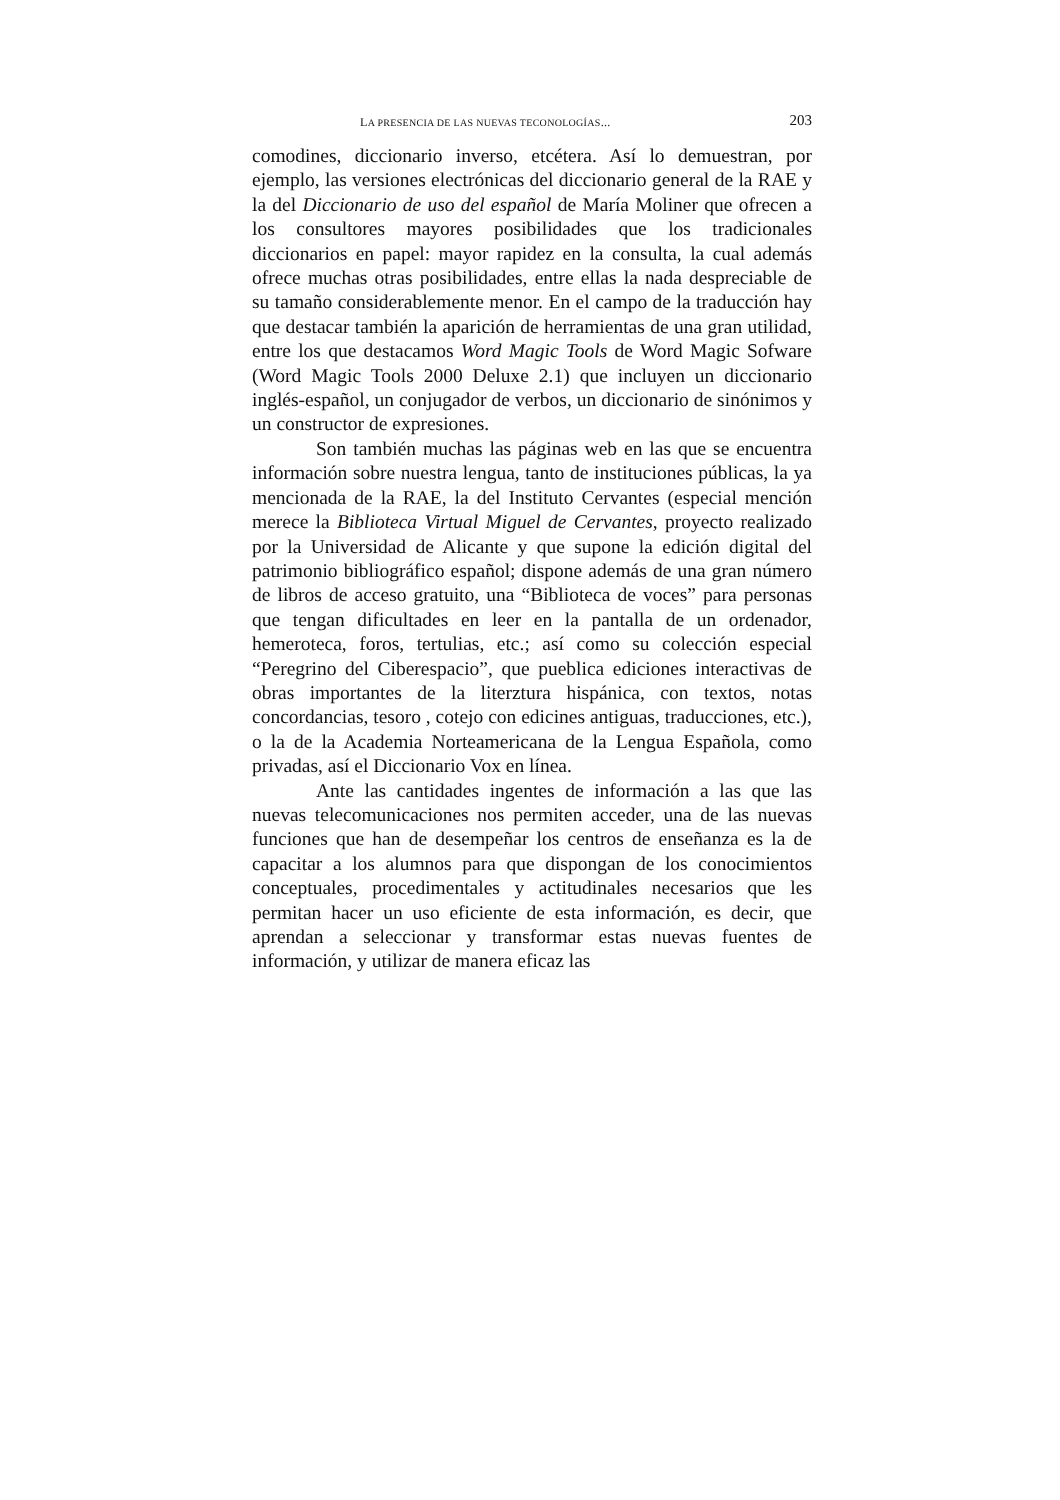LA PRESENCIA DE LAS NUEVAS TECONOLOGÍAS... 203
comodines, diccionario inverso, etcétera. Así lo demuestran, por ejemplo, las versiones electrónicas del diccionario general de la RAE y la del Diccionario de uso del español de María Moliner que ofrecen a los consultores mayores posibilidades que los tradicionales diccionarios en papel: mayor rapidez en la consulta, la cual además ofrece muchas otras posibilidades, entre ellas la nada despreciable de su tamaño considerablemente menor. En el campo de la traducción hay que destacar también la aparición de herramientas de una gran utilidad, entre los que destacamos Word Magic Tools de Word Magic Sofware (Word Magic Tools 2000 Deluxe 2.1) que incluyen un diccionario inglés-español, un conjugador de verbos, un diccionario de sinónimos y un constructor de expresiones.
Son también muchas las páginas web en las que se encuentra información sobre nuestra lengua, tanto de instituciones públicas, la ya mencionada de la RAE, la del Instituto Cervantes (especial mención merece la Biblioteca Virtual Miguel de Cervantes, proyecto realizado por la Universidad de Alicante y que supone la edición digital del patrimonio bibliográfico español; dispone además de una gran número de libros de acceso gratuito, una “Biblioteca de voces” para personas que tengan dificultades en leer en la pantalla de un ordenador, hemeroteca, foros, tertulias, etc.; así como su colección especial “Peregrino del Ciberespacio”, que pueblica ediciones interactivas de obras importantes de la literztura hispánica, con textos, notas concordancias, tesoro , cotejo con edicines antiguas, traducciones, etc.), o la de la Academia Norteamericana de la Lengua Española, como privadas, así el Diccionario Vox en línea.
Ante las cantidades ingentes de información a las que las nuevas telecomunicaciones nos permiten acceder, una de las nuevas funciones que han de desempeñar los centros de enseñanza es la de capacitar a los alumnos para que dispongan de los conocimientos conceptuales, procedimentales y actitudinales necesarios que les permitan hacer un uso eficiente de esta información, es decir, que aprendan a seleccionar y transformar estas nuevas fuentes de información, y utilizar de manera eficaz las